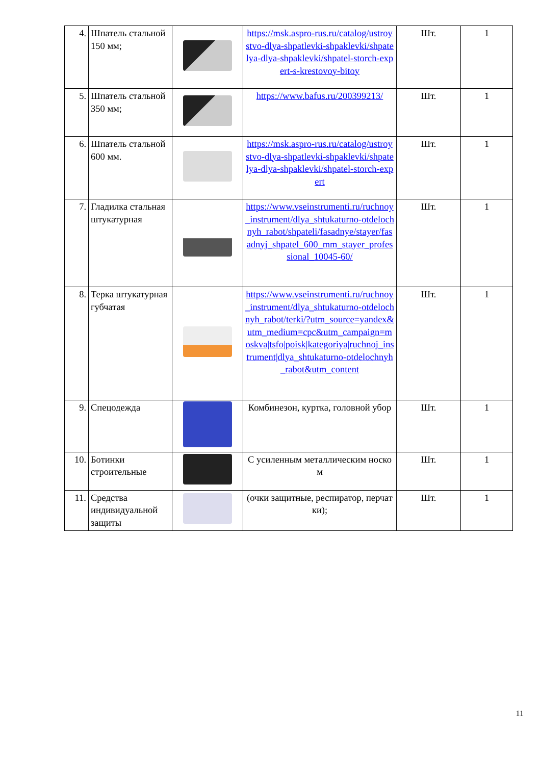| 4. | Шпатель стальной 150 мм; | | https://msk.aspro-rus.ru/catalog/ustroystvo-dlya-shpatlevki-shpaklevki/shpatelya-dlya-shpaklevki/shpatel-storch-expert-s-krestovoy-bitoy | Шт. | 1 |
| 5. | Шпатель стальной 350 мм; | | https://www.bafus.ru/200399213/ | Шт. | 1 |
| 6. | Шпатель стальной 600 мм. | | https://msk.aspro-rus.ru/catalog/ustroystvo-dlya-shpatlevki-shpaklevki/shpatelya-dlya-shpaklevki/shpatel-storch-expert | Шт. | 1 |
| 7. | Гладилка стальная штукатурная | | https://www.vseinstrumenti.ru/ruchnoy_instrument/dlya_shtukaturno-otdelochnyh_rabot/shpateli/fasadnye/stayer/fasadnyj_shpatel_600_mm_stayer_professional_10045-60/ | Шт. | 1 |
| 8. | Терка штукатурная губчатая | | https://www.vseinstrumenti.ru/ruchnoy_instrument/dlya_shtukaturno-otdelochnyh_rabot/terki/?utm_source=yandex&utm_medium=cpc&utm_campaign=moskva/tsfo/poisk/kategoriya/ruchnoj_instrument/dlya_shtukaturno-otdelochnyh_rabot&utm_content | Шт. | 1 |
| 9. | Спецодежда | | Комбинезон, куртка, головной убор | Шт. | 1 |
| 10. | Ботинки строительные | | С усиленным металлическим носком | Шт. | 1 |
| 11. | Средства индивидуальной защиты | | (очки защитные, респиратор, перчатки); | Шт. | 1 |
11